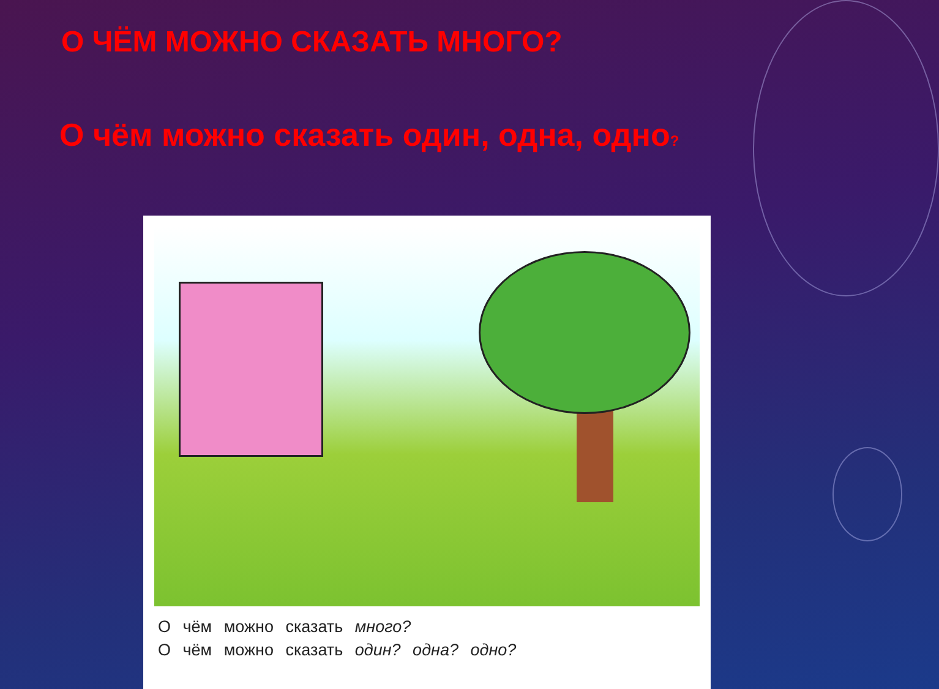О ЧЁМ МОЖНО СКАЗАТЬ МНОГО?
О чём можно сказать один, одна, одно?
О чём можно сказать много?
О чём можно сказать один? одна? одно?